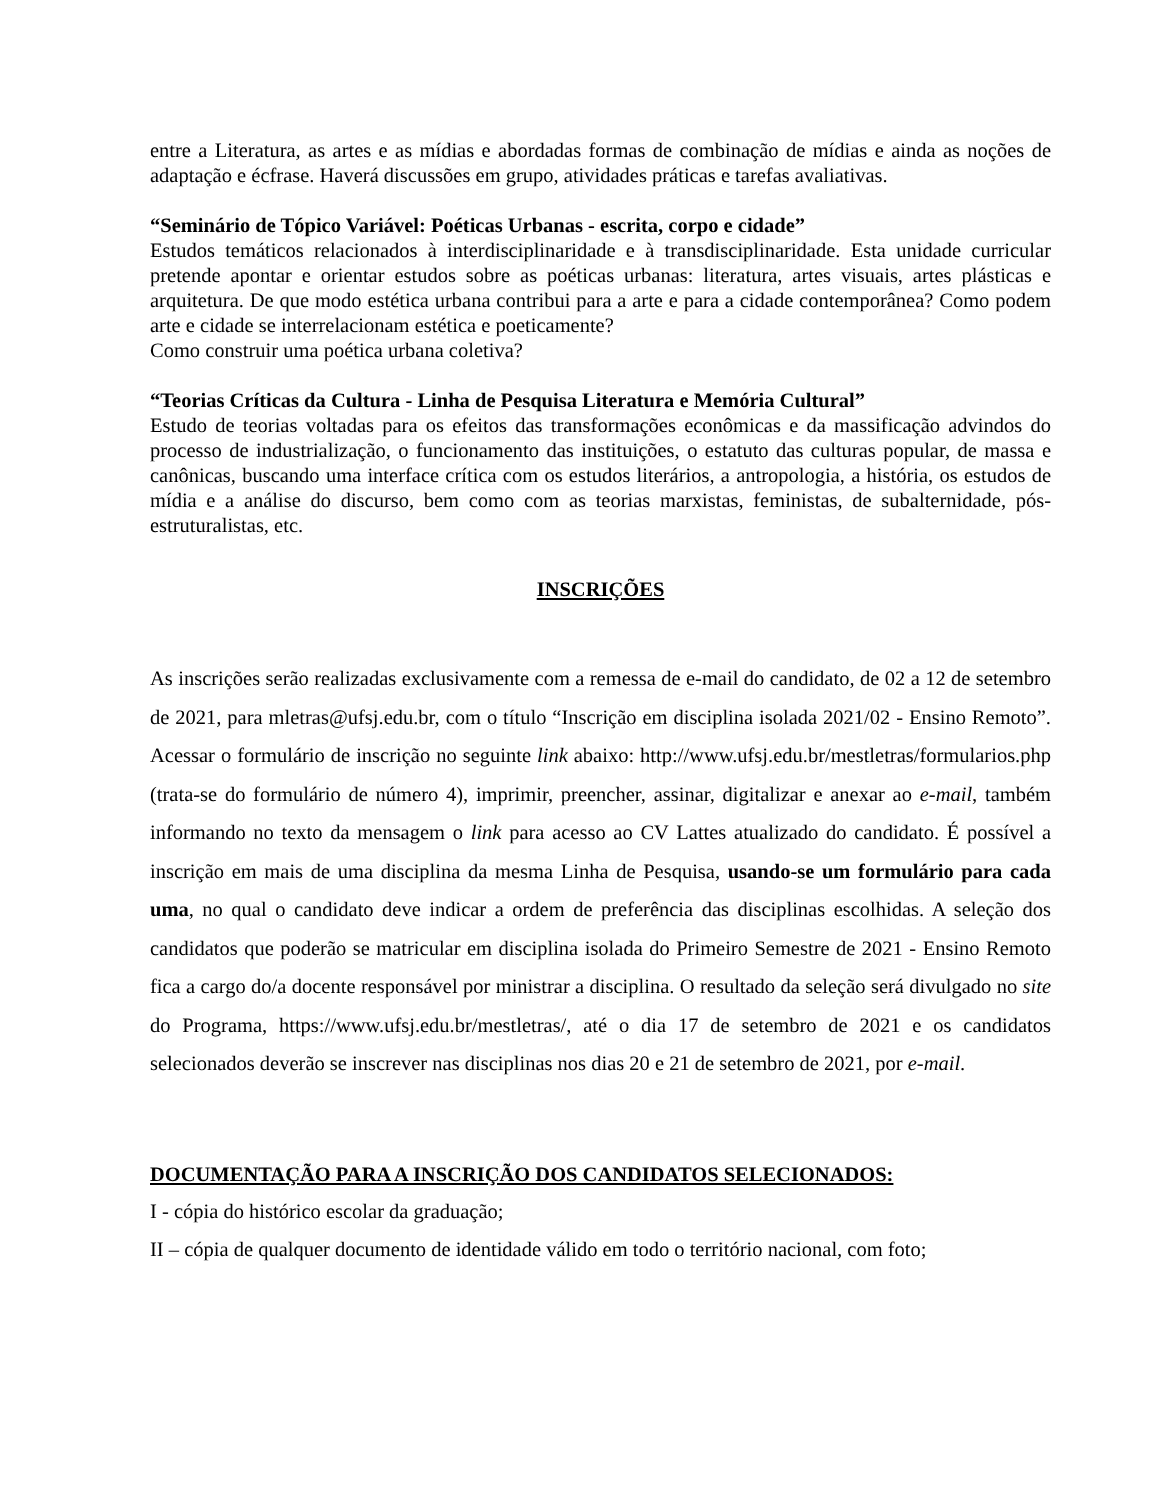entre a Literatura, as artes e as mídias e abordadas formas de combinação de mídias e ainda as noções de adaptação e écfrase. Haverá discussões em grupo, atividades práticas e tarefas avaliativas.
“Seminário de Tópico Variável: Poéticas Urbanas - escrita, corpo e cidade”
Estudos temáticos relacionados à interdisciplinaridade e à transdisciplinaridade. Esta unidade curricular pretende apontar e orientar estudos sobre as poéticas urbanas: literatura, artes visuais, artes plásticas e arquitetura. De que modo estética urbana contribui para a arte e para a cidade contemporânea? Como podem arte e cidade se interrelacionam estética e poeticamente?
Como construir uma poética urbana coletiva?
“Teorias Críticas da Cultura - Linha de Pesquisa Literatura e Memória Cultural”
Estudo de teorias voltadas para os efeitos das transformações econômicas e da massificação advindos do processo de industrialização, o funcionamento das instituições, o estatuto das culturas popular, de massa e canônicas, buscando uma interface crítica com os estudos literários, a antropologia, a história, os estudos de mídia e a análise do discurso, bem como com as teorias marxistas, feministas, de subalternidade, pós-estruturalistas, etc.
INSCRIÇÕES
As inscrições serão realizadas exclusivamente com a remessa de e-mail do candidato, de 02 a 12 de setembro de 2021, para mletras@ufsj.edu.br, com o título “Inscrição em disciplina isolada 2021/02 - Ensino Remoto”. Acessar o formulário de inscrição no seguinte link abaixo: http://www.ufsj.edu.br/mestletras/formularios.php (trata-se do formulário de número 4), imprimir, preencher, assinar, digitalizar e anexar ao e-mail, também informando no texto da mensagem o link para acesso ao CV Lattes atualizado do candidato. É possível a inscrição em mais de uma disciplina da mesma Linha de Pesquisa, usando-se um formulário para cada uma, no qual o candidato deve indicar a ordem de preferência das disciplinas escolhidas. A seleção dos candidatos que poderão se matricular em disciplina isolada do Primeiro Semestre de 2021 - Ensino Remoto fica a cargo do/a docente responsável por ministrar a disciplina. O resultado da seleção será divulgado no site do Programa, https://www.ufsj.edu.br/mestletras/, até o dia 17 de setembro de 2021 e os candidatos selecionados deverão se inscrever nas disciplinas nos dias 20 e 21 de setembro de 2021, por e-mail.
DOCUMENTAÇÃO PARA A INSCRIÇÃO DOS CANDIDATOS SELECIONADOS:
I - cópia do histórico escolar da graduação;
II – cópia de qualquer documento de identidade válido em todo o território nacional, com foto;